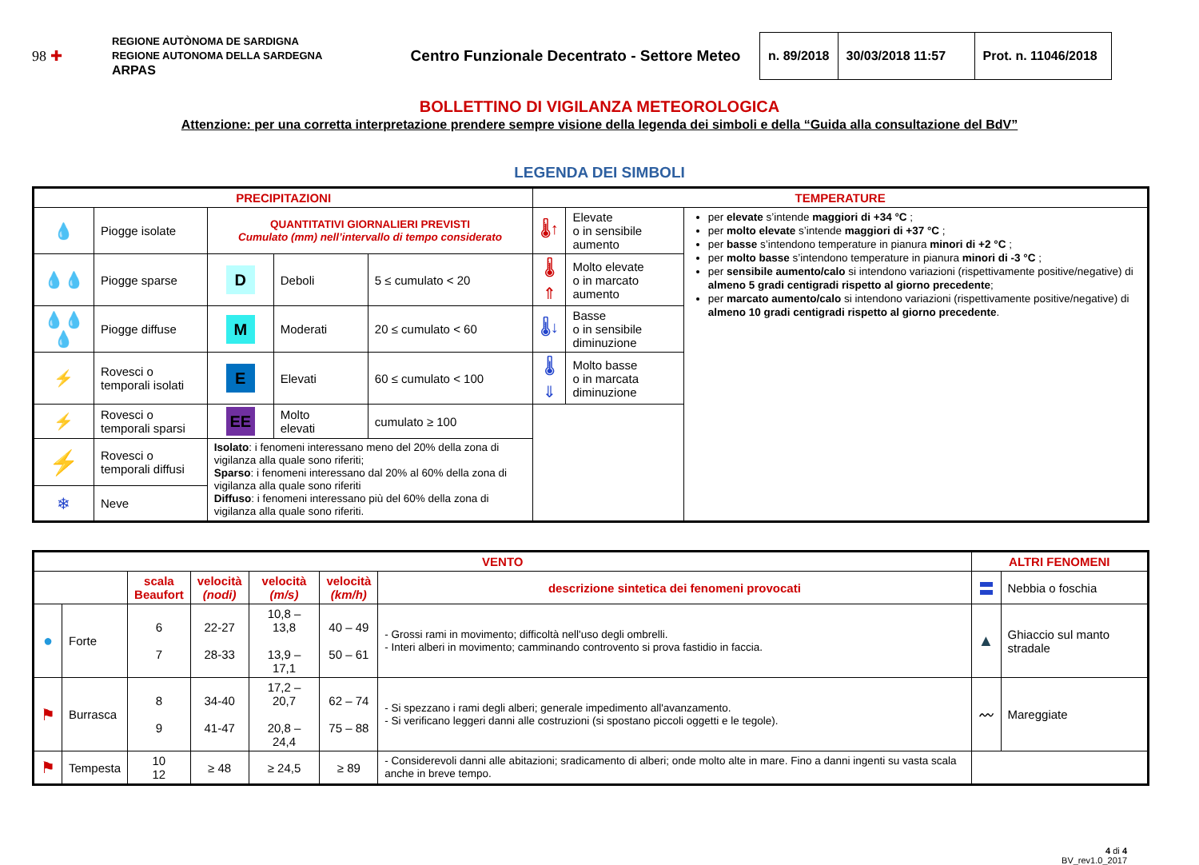98 ✚
REGIONE AUTÒNOMA DE SARDIGNA
REGIONE AUTONOMA DELLA SARDEGNA
ARPAS
Centro Funzionale Decentrato - Settore Meteo
| n. 89/2018 | 30/03/2018 11:57 | Prot. n. 11046/2018 |
BOLLETTINO DI VIGILANZA METEOROLOGICA
Attenzione: per una corretta interpretazione prendere sempre visione della legenda dei simboli e della “Guida alla consultazione del BdV”
LEGENDA DEI SIMBOLI
| PRECIPITAZIONI | | | | | TEMPERATURE | | |
| --- | --- | --- | --- | --- | --- | --- | --- |
| 💧 | Piogge isolate | QUANTITATIVI GIORNALIERI PREVISTI Cumulato (mm) nell’intervallo di tempo considerato | | | 🌡↑ | Elevate o in sensibile aumento | per elevate s’intende maggiori di +34 °C ; per molto elevate s’intende maggiori di +37 °C ; per basse s’intendono temperature in pianura minori di +2 °C ; per molto basse s’intendono temperature in pianura minori di -3 °C ; per sensibile aumento/calo si intendono variazioni (rispettivamente positive/negative) di almeno 5 gradi centigradi rispetto al giorno precedente ; per marcato aumento/calo si intendono variazioni (rispettivamente positive/negative) di almeno 10 gradi centigradi rispetto al giorno precedente . |
| 💧💧 | Piogge sparse | D | Deboli | 5 ≤ cumulato < 20 | 🌡⇑ | Molto elevate o in marcato aumento | |
| 💧💧💧 | Piogge diffuse | M | Moderati | 20 ≤ cumulato < 60 | 🌡↓ | Basse o in sensibile diminuzione | |
| ⚡ | Rovesci o temporali isolati | E | Elevati | 60 ≤ cumulato < 100 | 🌡⇓ | Molto basse o in marcata diminuzione | |
| ⚡ | Rovesci o temporali sparsi | EE | Molto elevati | cumulato ≥ 100 | | | |
| ⚡ | Rovesci o temporali diffusi | Isolato : i fenomeni interessano meno del 20% della zona di vigilanza alla quale sono riferiti; Sparso : i fenomeni interessano dal 20% al 60% della zona di vigilanza alla quale sono riferiti Diffuso : i fenomeni interessano più del 60% della zona di vigilanza alla quale sono riferiti. | | | | | |
| ❄ | Neve | | | | | | |
| VENTO | | | | | | | ALTRI FENOMENI | |
| --- | --- | --- | --- | --- | --- | --- | --- | --- |
| | | scala Beaufort | velocità (nodi) | velocità (m/s) | velocità (km/h) | descrizione sintetica dei fenomeni provocati | 〓 | Nebbia o foschia |
| ● | Forte | 6 7 | 22-27 28-33 | 10,8 – 13,8 13,9 – 17,1 | 40 – 49 50 – 61 | - Grossi rami in movimento; difficoltà nell'uso degli ombrelli. - Interi alberi in movimento; camminando controvento si prova fastidio in faccia. | ▲ | Ghiaccio sul manto stradale |
| ⚑ | Burrasca | 8 9 | 34-40 41-47 | 17,2 – 20,7 20,8 – 24,4 | 62 – 74 75 – 88 | - Si spezzano i rami degli alberi; generale impedimento all'avanzamento. - Si verificano leggeri danni alle costruzioni (si spostano piccoli oggetti e le tegole). | 〰 | Mareggiate |
| ⚑ | Tempesta | 10 12 | ≥ 48 | ≥ 24,5 | ≥ 89 | - Considerevoli danni alle abitazioni; sradicamento di alberi; onde molto alte in mare. Fino a danni ingenti su vasta scala anche in breve tempo. | | |
4 di 4
BV_rev1.0_2017